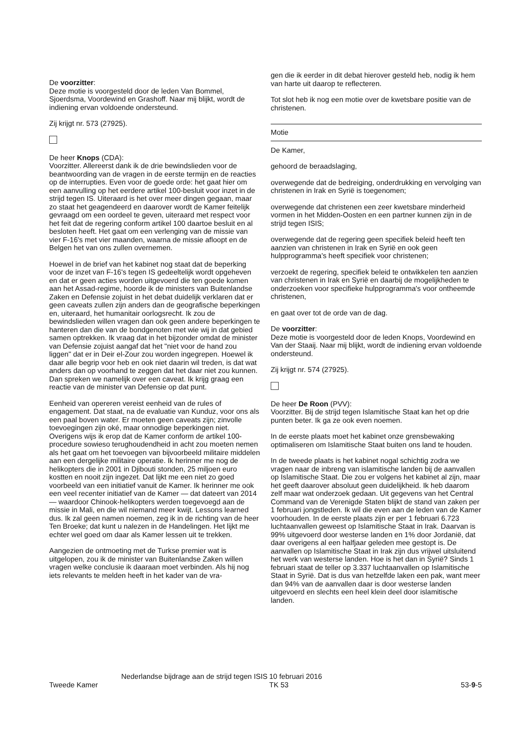De voorzitter:
Deze motie is voorgesteld door de leden Van Bommel, Sjoerdsma, Voordewind en Grashoff. Naar mij blijkt, wordt de indiening ervan voldoende ondersteund.
Zij krijgt nr. 573 (27925).
De heer Knops (CDA):
Voorzitter. Allereerst dank ik de drie bewindslieden voor de beantwoording van de vragen in de eerste termijn en de reacties op de interrupties. Even voor de goede orde: het gaat hier om een aanvulling op het eerdere artikel 100-besluit voor inzet in de strijd tegen IS. Uiteraard is het over meer dingen gegaan, maar zo staat het geagendeerd en daarover wordt de Kamer feitelijk gevraagd om een oordeel te geven, uiteraard met respect voor het feit dat de regering conform artikel 100 daartoe besluit en al besloten heeft. Het gaat om een verlenging van de missie van vier F-16's met vier maanden, waarna de missie afloopt en de Belgen het van ons zullen overnemen.
Hoewel in de brief van het kabinet nog staat dat de beperking voor de inzet van F-16's tegen IS gedeeltelijk wordt opgeheven en dat er geen acties worden uitgevoerd die ten goede komen aan het Assad-regime, hoorde ik de ministers van Buitenlandse Zaken en Defensie zojuist in het debat duidelijk verklaren dat er geen caveats zullen zijn anders dan de geografische beperkingen en, uiteraard, het humanitair oorlogsrecht. Ik zou de bewindslieden willen vragen dan ook geen andere beperkingen te hanteren dan die van de bondgenoten met wie wij in dat gebied samen optrekken. Ik vraag dat in het bijzonder omdat de minister van Defensie zojuist aangaf dat het "niet voor de hand zou liggen" dat er in Deir el-Zour zou worden ingegrepen. Hoewel ik daar alle begrip voor heb en ook niet daarin wil treden, is dat wat anders dan op voorhand te zeggen dat het daar niet zou kunnen. Dan spreken we namelijk over een caveat. Ik krijg graag een reactie van de minister van Defensie op dat punt.
Eenheid van opereren vereist eenheid van de rules of engagement. Dat staat, na de evaluatie van Kunduz, voor ons als een paal boven water. Er moeten geen caveats zijn; zinvolle toevoegingen zijn oké, maar onnodige beperkingen niet. Overigens wijs ik erop dat de Kamer conform de artikel 100-procedure sowieso terughoudendheid in acht zou moeten nemen als het gaat om het toevoegen van bijvoorbeeld militaire middelen aan een dergelijke militaire operatie. Ik herinner me nog de helikopters die in 2001 in Djibouti stonden, 25 miljoen euro kostten en nooit zijn ingezet. Dat lijkt me een niet zo goed voorbeeld van een initiatief vanuit de Kamer. Ik herinner me ook een veel recenter initiatief van de Kamer — dat dateert van 2014 — waardoor Chinook-helikopters werden toegevoegd aan de missie in Mali, en die wil niemand meer kwijt. Lessons learned dus. Ik zal geen namen noemen, zeg ik in de richting van de heer Ten Broeke; dat kunt u nalezen in de Handelingen. Het lijkt me echter wel goed om daar als Kamer lessen uit te trekken.
Aangezien de ontmoeting met de Turkse premier wat is uitgelopen, zou ik de minister van Buitenlandse Zaken willen vragen welke conclusie ik daaraan moet verbinden. Als hij nog iets relevants te melden heeft in het kader van de vra-
gen die ik eerder in dit debat hierover gesteld heb, nodig ik hem van harte uit daarop te reflecteren.
Tot slot heb ik nog een motie over de kwetsbare positie van de christenen.
Motie
De Kamer,
gehoord de beraadslaging,
overwegende dat de bedreiging, onderdrukking en vervolging van christenen in Irak en Syrië is toegenomen;
overwegende dat christenen een zeer kwetsbare minderheid vormen in het Midden-Oosten en een partner kunnen zijn in de strijd tegen ISIS;
overwegende dat de regering geen specifiek beleid heeft ten aanzien van christenen in Irak en Syrië en ook geen hulpprogramma's heeft specifiek voor christenen;
verzoekt de regering, specifiek beleid te ontwikkelen ten aanzien van christenen in Irak en Syrië en daarbij de mogelijkheden te onderzoeken voor specifieke hulpprogramma's voor ontheemde christenen,
en gaat over tot de orde van de dag.
De voorzitter:
Deze motie is voorgesteld door de leden Knops, Voordewind en Van der Staaij. Naar mij blijkt, wordt de indiening ervan voldoende ondersteund.
Zij krijgt nr. 574 (27925).
De heer De Roon (PVV):
Voorzitter. Bij de strijd tegen Islamitische Staat kan het op drie punten beter. Ik ga ze ook even noemen.
In de eerste plaats moet het kabinet onze grensbewaking optimaliseren om Islamitische Staat buiten ons land te houden.
In de tweede plaats is het kabinet nogal schichtig zodra we vragen naar de inbreng van islamitische landen bij de aanvallen op Islamitische Staat. Die zou er volgens het kabinet al zijn, maar het geeft daarover absoluut geen duidelijkheid. Ik heb daarom zelf maar wat onderzoek gedaan. Uit gegevens van het Central Command van de Verenigde Staten blijkt de stand van zaken per 1 februari jongstleden. Ik wil die even aan de leden van de Kamer voorhouden. In de eerste plaats zijn er per 1 februari 6.723 luchtaanvallen geweest op Islamitische Staat in Irak. Daarvan is 99% uitgevoerd door westerse landen en 1% door Jordanië, dat daar overigens al een halfjaar geleden mee gestopt is. De aanvallen op Islamitische Staat in Irak zijn dus vrijwel uitsluitend het werk van westerse landen. Hoe is het dan in Syrië? Sinds 1 februari staat de teller op 3.337 luchtaanvallen op Islamitische Staat in Syrië. Dat is dus van hetzelfde laken een pak, want meer dan 94% van de aanvallen daar is door westerse landen uitgevoerd en slechts een heel klein deel door islamitische landen.
Tweede Kamer
Nederlandse bijdrage aan de strijd tegen ISIS
10 februari 2016
TK 53
53-9-5